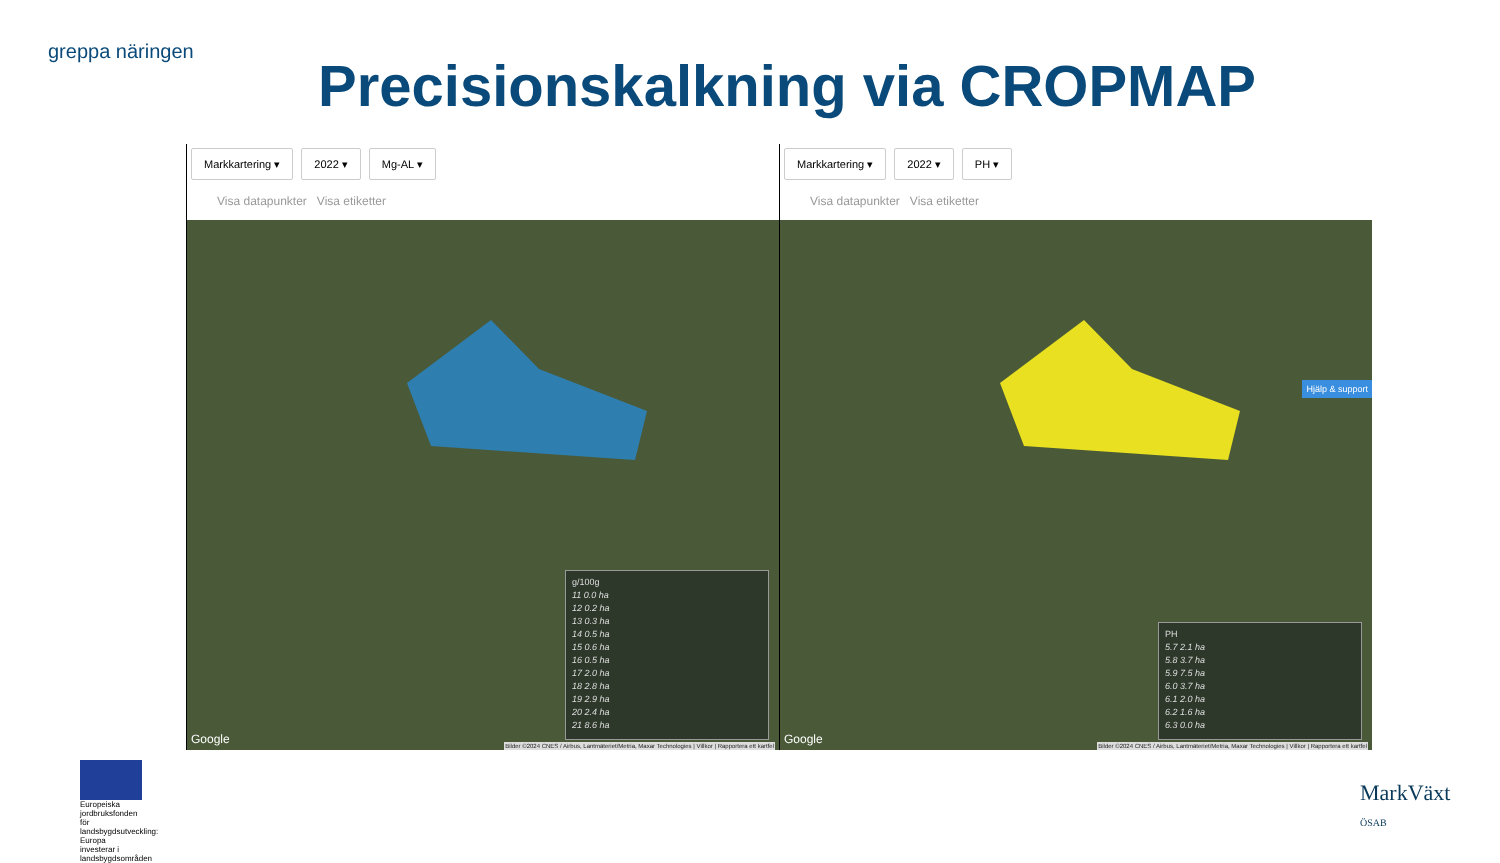greppa näringen
Precisionskalkning via CROPMAP
Markkartering ▾ 2022 ▾ Mg-AL ▾
Visa datapunkter Visa etiketter
g/100g
11 0.0 ha
12 0.2 ha
13 0.3 ha
14 0.5 ha
15 0.6 ha
16 0.5 ha
17 2.0 ha
18 2.8 ha
19 2.9 ha
20 2.4 ha
21 8.6 ha
Google
Bilder ©2024 CNES / Airbus, Lantmäteriet/Metria, Maxar Technologies | Villkor | Rapportera ett kartfel
Markkartering ▾ 2022 ▾ PH ▾
Visa datapunkter Visa etiketter
PH
5.7 2.1 ha
5.8 3.7 ha
5.9 7.5 ha
6.0 3.7 ha
6.1 2.0 ha
6.2 1.6 ha
6.3 0.0 ha
Hjälp & support
Google
Bilder ©2024 CNES / Airbus, Lantmäteriet/Metria, Maxar Technologies | Villkor | Rapportera ett kartfel
Europeiska jordbruksfonden för landsbygdsutveckling: Europa investerar i landsbygdsområden
MarkVäxt
ÖSAB